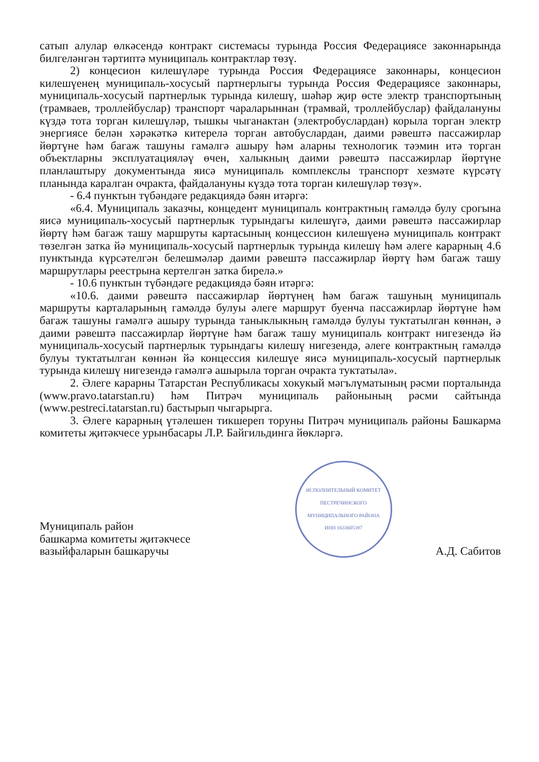сатып алулар өлкәсендә контракт системасы турында Россия Федерациясе законнарында билгеләнгән тәртиптә муниципаль контрактлар төзү.
2) концесион килешүләре турында Россия Федерациясе законнары, концесион килешүенең муниципаль-хосусый партнерлыгы турында Россия Федерациясе законнары, муниципаль-хосусый партнерлык турында килешү, шәһәр җир өсте электр транспортының (трамваев, троллейбуслар) транспорт чараларыннан (трамвай, троллейбуслар) файдалануны күздә тота торган килешүләр, тышкы чыганактан (электробуслардан) корыла торган электр энергиясе белән хәрәкәткә китерелә торган автобуслардан, даими рәвештә пассажирлар йөртүне һәм багаж ташуны гамәлгә ашыру һәм аларны технологик тәэмин итә торган объектларны эксплуатацияләү өчен, халыкның даими рәвештә пассажирлар йөртүне планлаштыру документында яисә муниципаль комплекслы транспорт хезмәте күрсәтү планында каралган очракта, файдалануны күздә тота торган килешүләр төзү».
- 6.4 пунктын түбәндәге редакциядә бәян итәргә:
«6.4. Муниципаль заказчы, концедент муниципаль контрактның гамәлдә булу срогына яисә муниципаль-хосусый партнерлык турындагы килешүгә, даими рәвештә пассажирлар йөртү һәм багаж ташу маршруты картасының концессион килешүенә муниципаль контракт төзелгән затка йә муниципаль-хосусый партнерлык турында килешү һәм әлеге карарның 4.6 пунктында күрсәтелгән белешмәләр даими рәвештә пассажирлар йөртү һәм багаж ташу маршрутлары реестрына кертелгән затка бирелә.»
- 10.6 пунктын түбәндәге редакциядә бәян итәргә:
«10.6. даими рәвештә пассажирлар йөртүнең һәм багаж ташуның муниципаль маршруты карталарының гамәлдә булуы әлеге маршрут буенча пассажирлар йөртүне һәм багаж ташуны гамәлгә ашыру турында таныклыкның гамәлдә булуы туктатылган көннән, ә даими рәвештә пассажирлар йөртүне һәм багаж ташу муниципаль контракт нигезендә йә муниципаль-хосусый партнерлык турындагы килешү нигезендә, әлеге контрактның гамәлдә булуы туктатылган көннән йә концессия килешүе яисә муниципаль-хосусый партнерлык турында килешү нигезендә гамәлгә ашырыла торган очракта туктатыла».
2. Әлеге карарны Татарстан Республикасы хокукый мәгълүматының рәсми порталында (www.pravo.tatarstan.ru) һәм Питрәч муниципаль районының рәсми сайтында (www.pestreci.tatarstan.ru) бастырып чыгарырга.
3. Әлеге карарның үтәлешен тикшереп торуны Питрәч муниципаль районы Башкарма комитеты җитәкчесе урынбасары Л.Р. Байгильдинга йөкләргә.
Муниципаль район
башкарма комитеты җитәкчесе
вазыйфаларын башкаручы
ИСПОЛНИТЕЛЬНЫЙ КОМИТЕТ ПЕСТРЕЧИНСКОГО МУНИЦИПАЛЬНОГО РАЙОНА
ИНН 1633605397
А.Д. Сабитов